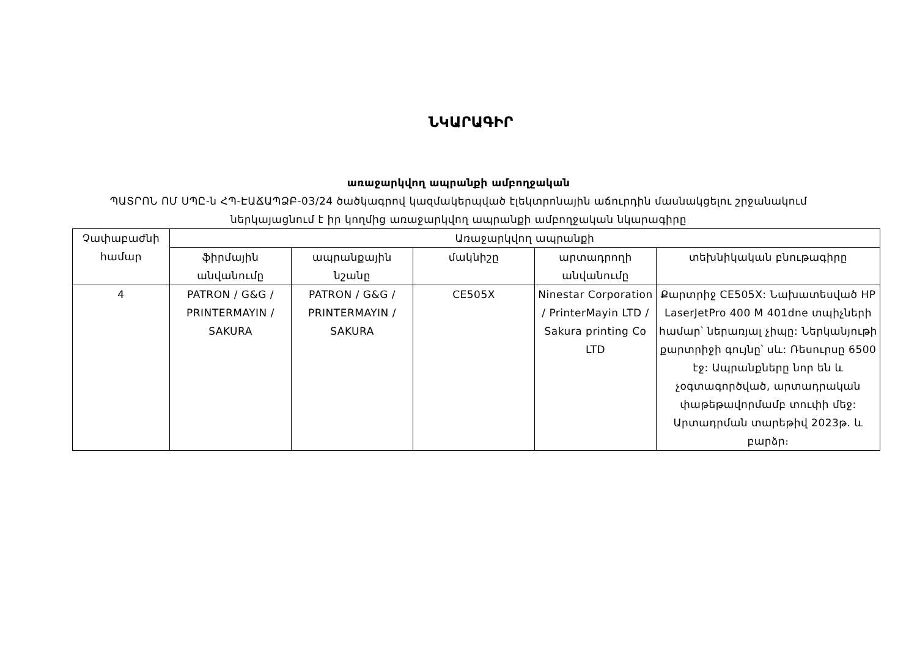ՆԿԱՐԱԳԻՐ
առաջարկվող ապրանքի ամբողջական
ՊԱՏՐՈՆ ՈՄ ՍՊԸ-ն ՀՊ-ԷԱՃԱՊՁԲ-03/24 ծածկագրով կազմակերպված էլեկտրոնային աճուրդին մասնակցելու շրջանակում
ներկայացնում է իր կողմից առաջարկվող ապրանքի ամբողջական նկարագիրը
| Չափաբաժնի համար | Առաջարկվող ապրանքի | | | | |
| --- | --- | --- | --- | --- | --- |
| | ֆիրմային անվանումը | ապրանքային նշանը | մակնիշը | արտադրողի անվանումը | տեխնիկական բնութագիրը |
| 4 | PATRON / G&G / PRINTERMAYIN / SAKURA | PATRON / G&G / PRINTERMAYIN / SAKURA | CE505X | Ninestar Corporation / PrinterMayin LTD / Sakura printing Co LTD | Քարտրիջ CE505X: Նախատեսված HP LaserJetPro 400 M 401dne տպիչների համար՝ ներառյալ չիպը: Ներկանյութի քարտրիջի գույնը՝ սև: Ռեսուրսը 6500 էջ: Ապրանքները նոր են և չօգտագործված, արտադրական փաթեթավորմամբ տուփի մեջ: Արտադրման տարեթիվ 2023թ. և բարձր։ |